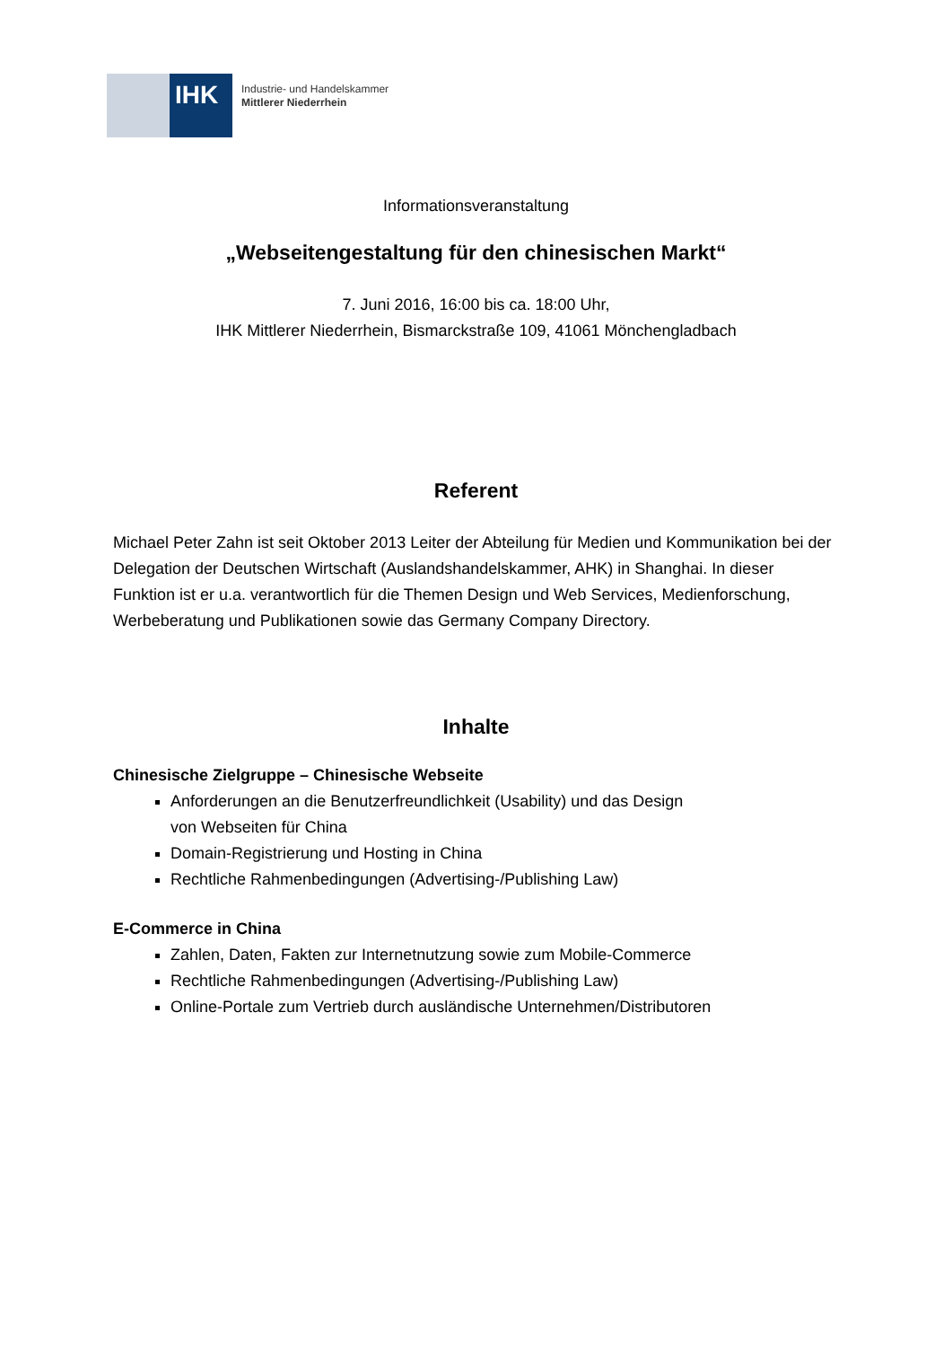IHK
Industrie- und Handelskammer
Mittlerer Niederrhein
Informationsveranstaltung
„Webseitengestaltung für den chinesischen Markt“
7. Juni 2016, 16:00 bis ca. 18:00 Uhr,
IHK Mittlerer Niederrhein, Bismarckstraße 109, 41061 Mönchengladbach
Referent
Michael Peter Zahn ist seit Oktober 2013 Leiter der Abteilung für Medien und Kommunikation bei der Delegation der Deutschen Wirtschaft (Auslandshandelskammer, AHK) in Shanghai. In dieser Funktion ist er u.a. verantwortlich für die Themen Design und Web Services, Medienforschung, Werbeberatung und Publikationen sowie das Germany Company Directory.
Inhalte
Chinesische Zielgruppe – Chinesische Webseite
Anforderungen an die Benutzerfreundlichkeit (Usability) und das Design
von Webseiten für China
Domain-Registrierung und Hosting in China
Rechtliche Rahmenbedingungen (Advertising-/Publishing Law)
E-Commerce in China
Zahlen, Daten, Fakten zur Internetnutzung sowie zum Mobile-Commerce
Rechtliche Rahmenbedingungen (Advertising-/Publishing Law)
Online-Portale zum Vertrieb durch ausländische Unternehmen/Distributoren